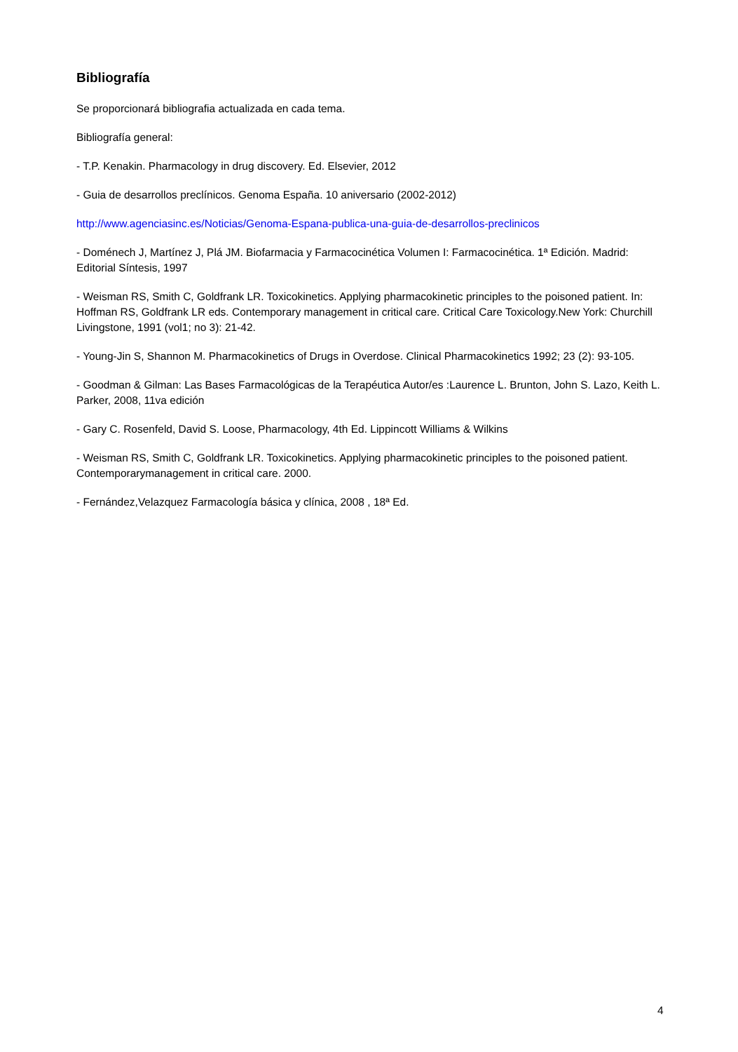Bibliografía
Se proporcionará bibliografia actualizada en cada tema.
Bibliografía general:
- T.P. Kenakin. Pharmacology in drug discovery. Ed. Elsevier, 2012
- Guia de desarrollos preclínicos. Genoma España. 10 aniversario (2002-2012)
http://www.agenciasinc.es/Noticias/Genoma-Espana-publica-una-guia-de-desarrollos-preclinicos
- Doménech J, Martínez J, Plá JM. Biofarmacia y Farmacocinética Volumen I: Farmacocinética. 1ª Edición. Madrid: Editorial Síntesis, 1997
- Weisman RS, Smith C, Goldfrank LR. Toxicokinetics. Applying pharmacokinetic principles to the poisoned patient. In: Hoffman RS, Goldfrank LR eds. Contemporary management in critical care. Critical Care Toxicology.New York: Churchill Livingstone, 1991 (vol1; no 3): 21-42.
- Young-Jin S, Shannon M. Pharmacokinetics of Drugs in Overdose. Clinical Pharmacokinetics 1992; 23 (2): 93-105.
- Goodman & Gilman: Las Bases Farmacológicas de la Terapéutica Autor/es :Laurence L. Brunton, John S. Lazo, Keith L. Parker, 2008, 11va edición
- Gary C. Rosenfeld, David S. Loose, Pharmacology, 4th Ed. Lippincott Williams & Wilkins
- Weisman RS, Smith C, Goldfrank LR. Toxicokinetics. Applying pharmacokinetic principles to the poisoned patient. Contemporarymanagement in critical care. 2000.
- Fernández,Velazquez Farmacología básica y clínica, 2008 , 18ª Ed.
4